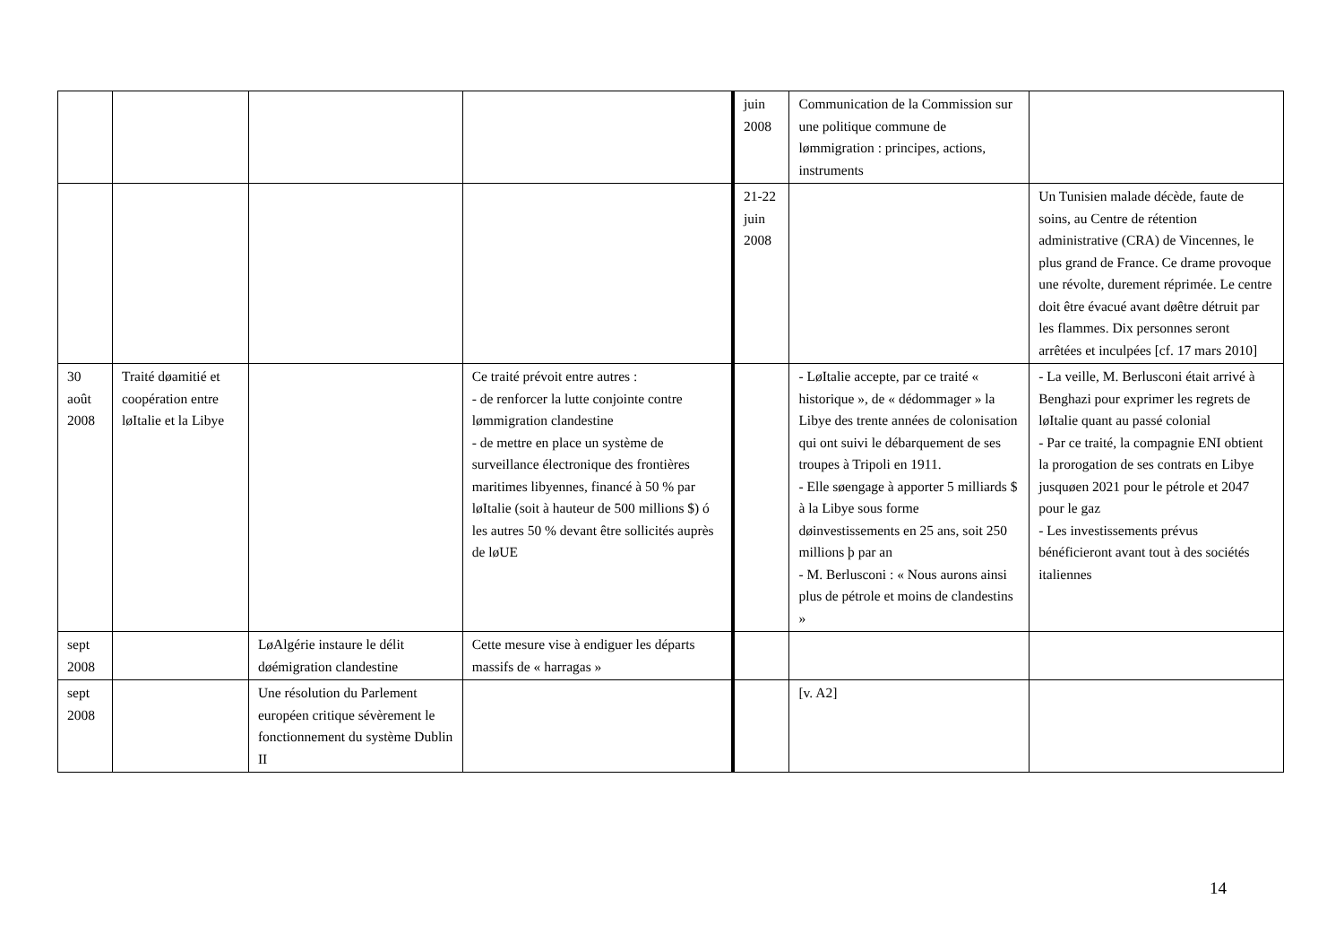| | | | | juin 2008 | Communication de la Commission sur une politique commune de lømmigration : principes, actions, instruments | |
| | | | | 21-22 juin 2008 | | Un Tunisien malade décède, faute de soins, au Centre de rétention administrative (CRA) de Vincennes, le plus grand de France. Ce drame provoque une révolte, durement réprimée. Le centre doit être évacué avant døêtre détruit par les flammes. Dix personnes seront arrêtées et inculpées [cf. 17 mars 2010] |
| 30 août 2008 | Traité døamitié et coopération entre løItalie et la Libye | | Ce traité prévoit entre autres : - de renforcer la lutte conjointe contre lømmigration clandestine - de mettre en place un système de surveillance électronique des frontières maritimes libyennes, financé à 50 % par løItalie (soit à hauteur de 500 millions $) ó les autres 50 % devant être sollicités auprès de løUE | | - LøItalie accepte, par ce traité « historique », de « dédommager » la Libye des trente années de colonisation qui ont suivi le débarquement de ses troupes à Tripoli en 1911. - Elle søengage à apporter 5 milliards $ à la Libye sous forme døinvestissements en 25 ans, soit 250 millions þ par an - M. Berlusconi : « Nous aurons ainsi plus de pétrole et moins de clandestins » | - La veille, M. Berlusconi était arrivé à Benghazi pour exprimer les regrets de løItalie quant au passé colonial - Par ce traité, la compagnie ENI obtient la prorogation de ses contrats en Libye jusquøen 2021 pour le pétrole et 2047 pour le gaz - Les investissements prévus bénéficieront avant tout à des sociétés italiennes |
| sept 2008 | | LøAlgérie instaure le délit døémigration clandestine | Cette mesure vise à endiguer les départs massifs de « harragas » | | | |
| sept 2008 | | Une résolution du Parlement européen critique sévèrement le fonctionnement du système Dublin II | | | [v. A2] | |
14